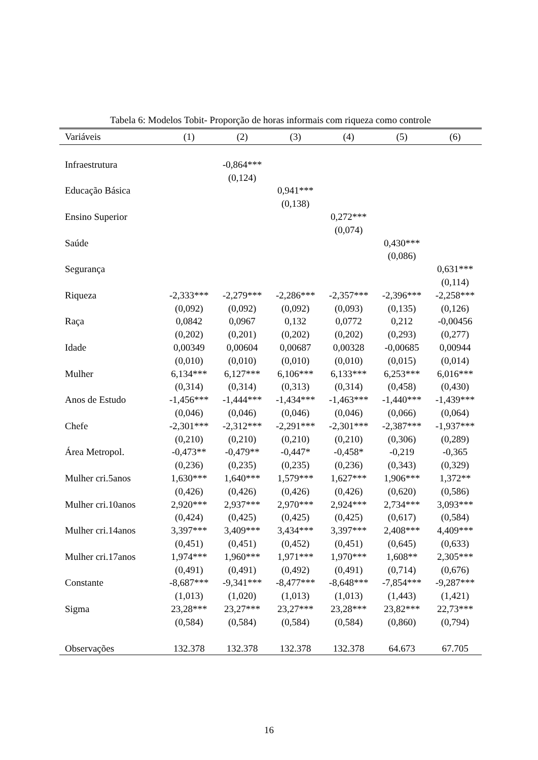Tabela 6: Modelos Tobit- Proporção de horas informais com riqueza como controle
| Variáveis | (1) | (2) | (3) | (4) | (5) | (6) |
| --- | --- | --- | --- | --- | --- | --- |
| Infraestrutura | | -0,864*** | | | | |
| | | (0,124) | | | | |
| Educação Básica | | | 0,941*** | | | |
| | | | (0,138) | | | |
| Ensino Superior | | | | 0,272*** | | |
| | | | | (0,074) | | |
| Saúde | | | | | 0,430*** | |
| | | | | | (0,086) | |
| Segurança | | | | | | 0,631*** |
| | | | | | | (0,114) |
| Riqueza | -2,333*** | -2,279*** | -2,286*** | -2,357*** | -2,396*** | -2,258*** |
| | (0,092) | (0,092) | (0,092) | (0,093) | (0,135) | (0,126) |
| Raça | 0,0842 | 0,0967 | 0,132 | 0,0772 | 0,212 | -0,00456 |
| | (0,202) | (0,201) | (0,202) | (0,202) | (0,293) | (0,277) |
| Idade | 0,00349 | 0,00604 | 0,00687 | 0,00328 | -0,00685 | 0,00944 |
| | (0,010) | (0,010) | (0,010) | (0,010) | (0,015) | (0,014) |
| Mulher | 6,134*** | 6,127*** | 6,106*** | 6,133*** | 6,253*** | 6,016*** |
| | (0,314) | (0,314) | (0,313) | (0,314) | (0,458) | (0,430) |
| Anos de Estudo | -1,456*** | -1,444*** | -1,434*** | -1,463*** | -1,440*** | -1,439*** |
| | (0,046) | (0,046) | (0,046) | (0,046) | (0,066) | (0,064) |
| Chefe | -2,301*** | -2,312*** | -2,291*** | -2,301*** | -2,387*** | -1,937*** |
| | (0,210) | (0,210) | (0,210) | (0,210) | (0,306) | (0,289) |
| Área Metropol. | -0,473** | -0,479** | -0,447* | -0,458* | -0,219 | -0,365 |
| | (0,236) | (0,235) | (0,235) | (0,236) | (0,343) | (0,329) |
| Mulher cri.5anos | 1,630*** | 1,640*** | 1,579*** | 1,627*** | 1,906*** | 1,372** |
| | (0,426) | (0,426) | (0,426) | (0,426) | (0,620) | (0,586) |
| Mulher cri.10anos | 2,920*** | 2,937*** | 2,970*** | 2,924*** | 2,734*** | 3,093*** |
| | (0,424) | (0,425) | (0,425) | (0,425) | (0,617) | (0,584) |
| Mulher cri.14anos | 3,397*** | 3,409*** | 3,434*** | 3,397*** | 2,408*** | 4,409*** |
| | (0,451) | (0,451) | (0,452) | (0,451) | (0,645) | (0,633) |
| Mulher cri.17anos | 1,974*** | 1,960*** | 1,971*** | 1,970*** | 1,608** | 2,305*** |
| | (0,491) | (0,491) | (0,492) | (0,491) | (0,714) | (0,676) |
| Constante | -8,687*** | -9,341*** | -8,477*** | -8,648*** | -7,854*** | -9,287*** |
| | (1,013) | (1,020) | (1,013) | (1,013) | (1,443) | (1,421) |
| Sigma | 23,28*** | 23,27*** | 23,27*** | 23,28*** | 23,82*** | 22,73*** |
| | (0,584) | (0,584) | (0,584) | (0,584) | (0,860) | (0,794) |
| Observações | 132.378 | 132.378 | 132.378 | 132.378 | 64.673 | 67.705 |
16